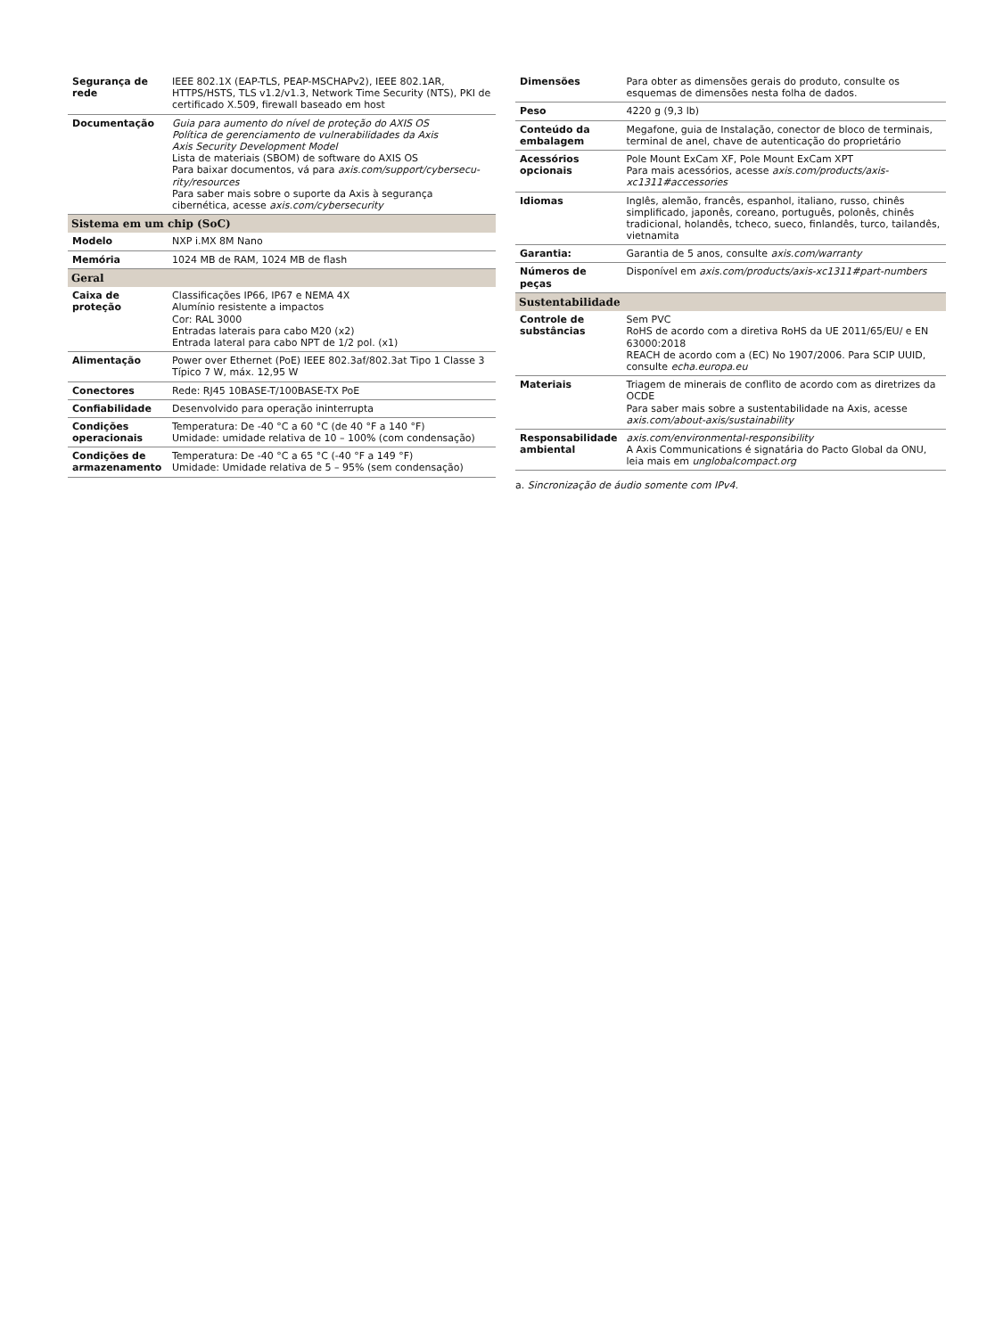| Segurança de rede | IEEE 802.1X (EAP-TLS, PEAP-MSCHAPv2), IEEE 802.1AR, HTTPS/HSTS, TLS v1.2/v1.3, Network Time Security (NTS), PKI de certificado X.509, firewall baseado em host |
| Documentação | Guia para aumento do nível de proteção do AXIS OS Política de gerenciamento de vulnerabilidades da Axis Axis Security Development Model Lista de materiais (SBOM) de software do AXIS OS Para baixar documentos, vá para axis.com/support/cybersecu-rity/resources Para saber mais sobre o suporte da Axis à segurança cibernética, acesse axis.com/cybersecurity |
| Sistema em um chip (SoC) | |
| Modelo | NXP i.MX 8M Nano |
| Memória | 1024 MB de RAM, 1024 MB de flash |
| Geral | |
| Caixa de proteção | Classificações IP66, IP67 e NEMA 4X Alumínio resistente a impactos Cor: RAL 3000 Entradas laterais para cabo M20 (x2) Entrada lateral para cabo NPT de 1/2 pol. (x1) |
| Alimentação | Power over Ethernet (PoE) IEEE 802.3af/802.3at Tipo 1 Classe 3 Típico 7 W, máx. 12,95 W |
| Conectores | Rede: RJ45 10BASE-T/100BASE-TX PoE |
| Confiabilidade | Desenvolvido para operação ininterrupta |
| Condições operacionais | Temperatura: De -40 °C a 60 °C (de 40 °F a 140 °F) Umidade: umidade relativa de 10 – 100% (com condensação) |
| Condições de armazenamento | Temperatura: De -40 °C a 65 °C (-40 °F a 149 °F) Umidade: Umidade relativa de 5 – 95% (sem condensação) |
| Dimensões | Para obter as dimensões gerais do produto, consulte os esquemas de dimensões nesta folha de dados. |
| Peso | 4220 g (9,3 lb) |
| Conteúdo da embalagem | Megafone, guia de Instalação, conector de bloco de terminais, terminal de anel, chave de autenticação do proprietário |
| Acessórios opcionais | Pole Mount ExCam XF, Pole Mount ExCam XPT Para mais acessórios, acesse axis.com/products/axis-xc1311#accessories |
| Idiomas | Inglês, alemão, francês, espanhol, italiano, russo, chinês simplificado, japonês, coreano, português, polonês, chinês tradicional, holandês, tcheco, sueco, finlandês, turco, tailandês, vietnamita |
| Garantia: | Garantia de 5 anos, consulte axis.com/warranty |
| Números de peças | Disponível em axis.com/products/axis-xc1311#part-numbers |
| Sustentabilidade | |
| Controle de substâncias | Sem PVC RoHS de acordo com a diretiva RoHS da UE 2011/65/EU/ e EN 63000:2018 REACH de acordo com a (EC) No 1907/2006. Para SCIP UUID, consulte echa.europa.eu |
| Materiais | Triagem de minerais de conflito de acordo com as diretrizes da OCDE Para saber mais sobre a sustentabilidade na Axis, acesse axis.com/about-axis/sustainability |
| Responsabilidade ambiental | axis.com/environmental-responsibility A Axis Communications é signatária do Pacto Global da ONU, leia mais em unglobalcompact.org |
a. Sincronização de áudio somente com IPv4.